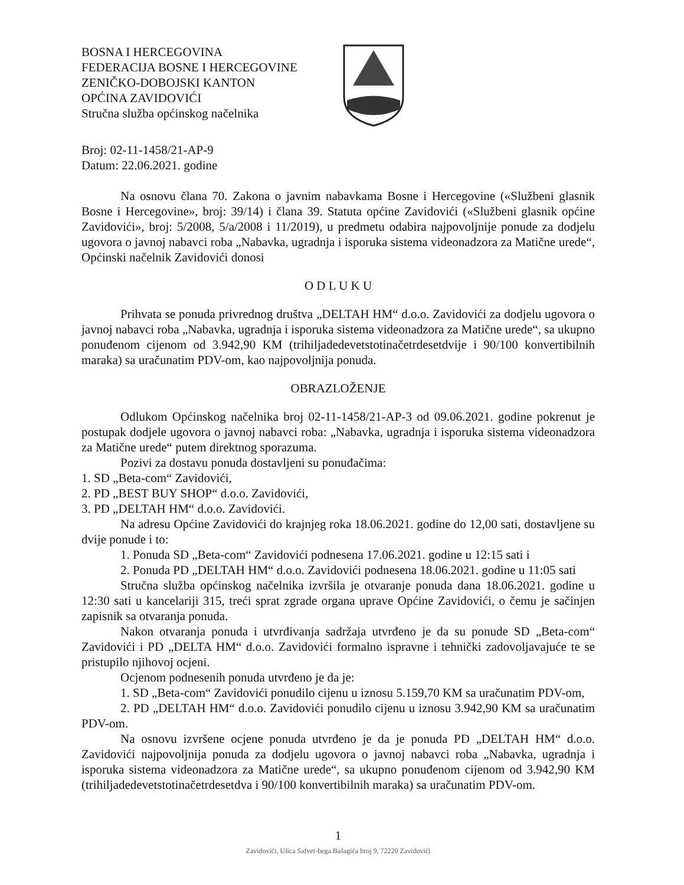BOSNA I HERCEGOVINA
FEDERACIJA BOSNE I HERCEGOVINE
ZENIČKO-DOBOJSKI KANTON
OPĆINA ZAVIDOVIĆI
Stručna služba općinskog načelnika
Broj: 02-11-1458/21-AP-9
Datum: 22.06.2021. godine
Na osnovu člana 70. Zakona o javnim nabavkama Bosne i Hercegovine («Službeni glasnik Bosne i Hercegovine», broj: 39/14) i člana 39. Statuta općine Zavidovići («Službeni glasnik općine Zavidovići», broj: 5/2008, 5/a/2008 i 11/2019), u predmetu odabira najpovoljnije ponude za dodjelu ugovora o javnoj nabavci roba „Nabavka, ugradnja i isporuka sistema videonadzora za Matične urede“, Općinski načelnik Zavidovići donosi
O D L U K U
Prihvata se ponuda privrednog društva „DELTAH HM“ d.o.o. Zavidovići za dodjelu ugovora o javnoj nabavci roba „Nabavka, ugradnja i isporuka sistema videonadzora za Matične urede“, sa ukupno ponuđenom cijenom od 3.942,90 KM (trihiljadedevetstotinačetrdesetdvije i 90/100 konvertibilnih maraka) sa uračunatim PDV-om, kao najpovoljnija ponuda.
OBRAZLOŽENJE
Odlukom Općinskog načelnika broj 02-11-1458/21-AP-3 od 09.06.2021. godine pokrenut je postupak dodjele ugovora o javnoj nabavci roba: „Nabavka, ugradnja i isporuka sistema videonadzora za Matične urede“ putem direktnog sporazuma.
Pozivi za dostavu ponuda dostavljeni su ponuđačima:
1. SD „Beta-com“ Zavidovići,
2. PD „BEST BUY SHOP“ d.o.o. Zavidovići,
3. PD „DELTAH HM“ d.o.o. Zavidovići.
Na adresu Općine Zavidovići do krajnjeg roka 18.06.2021. godine do 12,00 sati, dostavljene su dvije ponude i to:
1. Ponuda SD „Beta-com“ Zavidovići podnesena 17.06.2021. godine u 12:15 sati i
2. Ponuda PD „DELTAH HM“ d.o.o. Zavidovići podnesena 18.06.2021. godine u 11:05 sati
Stručna služba općinskog načelnika izvršila je otvaranje ponuda dana 18.06.2021. godine u 12:30 sati u kancelariji 315, treći sprat zgrade organa uprave Općine Zavidovići, o čemu je sačinjen zapisnik sa otvaranja ponuda.
Nakon otvaranja ponuda i utvrđivanja sadržaja utvrđeno je da su ponude SD „Beta-com“ Zavidovići i PD „DELTA HM“ d.o.o. Zavidovići formalno ispravne i tehnički zadovoljavajuće te se pristupilo njihovoj ocjeni.
Ocjenom podnesenih ponuda utvrđeno je da je:
1. SD „Beta-com“ Zavidovići ponudilo cijenu u iznosu 5.159,70 KM sa uračunatim PDV-om,
2. PD „DELTAH HM“ d.o.o. Zavidovići ponudilo cijenu u iznosu 3.942,90 KM sa uračunatim PDV-om.
Na osnovu izvršene ocjene ponuda utvrđeno je da je ponuda PD „DELTAH HM“ d.o.o. Zavidovići najpovoljnija ponuda za dodjelu ugovora o javnoj nabavci roba „Nabavka, ugradnja i isporuka sistema videonadzora za Matične urede“, sa ukupno ponuđenom cijenom od 3.942,90 KM (trihiljadedevetstotinačetrdesetdva i 90/100 konvertibilnih maraka) sa uračunatim PDV-om.
1
Zavidovići, Ulica Safvet-bega Bašagića broj 9, 72220 Zavidovići